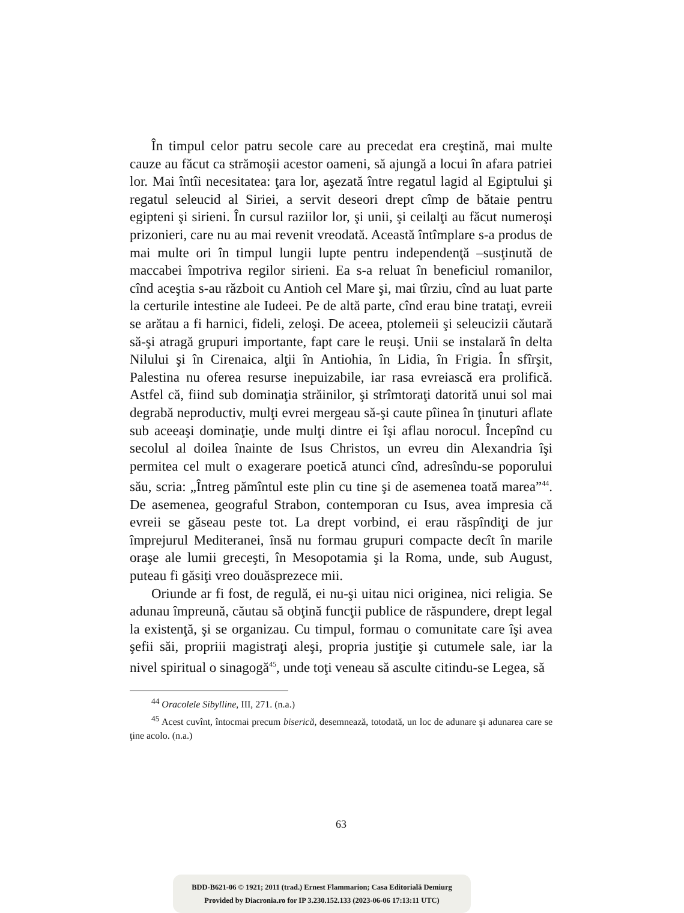În timpul celor patru secole care au precedat era creştină, mai multe cauze au făcut ca strămoşii acestor oameni, să ajungă a locui în afara patriei lor. Mai întîi necesitatea: ţara lor, aşezată între regatul lagid al Egiptului şi regatul seleucid al Siriei, a servit deseori drept cîmp de bătaie pentru egipteni şi sirieni. În cursul raziilor lor, şi unii, şi ceilalţi au făcut numeroşi prizonieri, care nu au mai revenit vreodată. Această întîmplare s-a produs de mai multe ori în timpul lungii lupte pentru independenţă –susţinută de maccabei împotriva regilor sirieni. Ea s-a reluat în beneficiul romanilor, cînd aceştia s-au războit cu Antioh cel Mare şi, mai tîrziu, cînd au luat parte la certurile intestine ale Iudeei. Pe de altă parte, cînd erau bine trataţi, evreii se arătau a fi harnici, fideli, zeloşi. De aceea, ptolemeii şi seleucizii căutară să-şi atragă grupuri importante, fapt care le reuşi. Unii se instalară în delta Nilului şi în Cirenaica, alţii în Antiohia, în Lidia, în Frigia. În sfîrşit, Palestina nu oferea resurse inepuizabile, iar rasa evreiască era prolifică. Astfel că, fiind sub dominaţia străinilor, şi strîmtoraţi datorită unui sol mai degrabă neproductiv, mulţi evrei mergeau să-şi caute pîinea în ţinuturi aflate sub aceeaşi dominaţie, unde mulţi dintre ei îşi aflau norocul. Începînd cu secolul al doilea înainte de Isus Christos, un evreu din Alexandria îşi permitea cel mult o exagerare poetică atunci cînd, adresîndu-se poporului său, scria: „Întreg pămîntul este plin cu tine şi de asemenea toată marea”<sup>44</sup>. De asemenea, geograful Strabon, contemporan cu Isus, avea impresia că evreii se găseau peste tot. La drept vorbind, ei erau răspîndiţi de jur împrejurul Mediteranei, însă nu formau grupuri compacte decît în marile oraşe ale lumii greceşti, în Mesopotamia şi la Roma, unde, sub August, puteau fi găsiţi vreo douăsprezece mii.
Oriunde ar fi fost, de regulă, ei nu-şi uitau nici originea, nici religia. Se adunau împreună, căutau să obţină funcţii publice de răspundere, drept legal la existenţă, şi se organizau. Cu timpul, formau o comunitate care îşi avea şefii săi, propriii magistraţi aleşi, propria justiţie şi cutumele sale, iar la nivel spiritual o sinagogă<sup>45</sup>, unde toţi veneau să asculte citindu-se Legea, să
<sup>44</sup> Oracolele Sibylline, III, 271. (n.a.)
<sup>45</sup> Acest cuvînt, întocmai precum biserică, desemnează, totodată, un loc de adunare şi adunarea care se ţine acolo. (n.a.)
63
BDD-B621-06 © 1921; 2011 (trad.) Ernest Flammarion; Casa Editorială Demiurg
Provided by Diacronia.ro for IP 3.230.152.133 (2023-06-06 17:13:11 UTC)